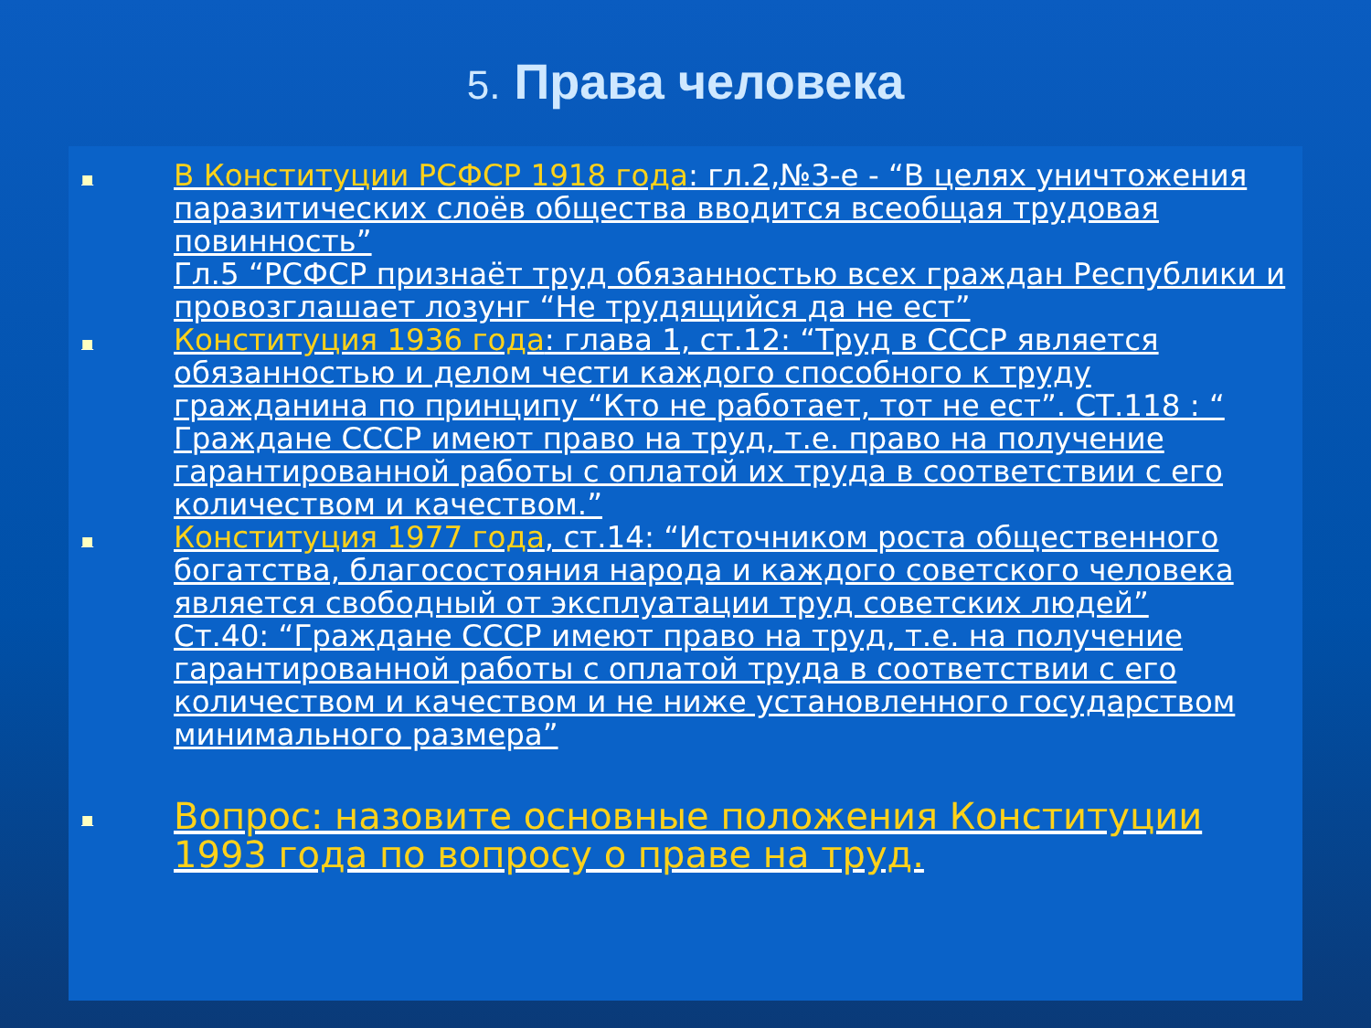5. Права человека
■
В Конституции РСФСР 1918 года: гл.2,№3-е - “В целях уничтожения паразитических слоёв общества вводится всеобщая трудовая повинность”
Гл.5 “РСФСР признаёт труд обязанностью всех граждан Республики и провозглашает лозунг “Не трудящийся да не ест”
■
Конституция 1936 года: глава 1, ст.12: “Труд в СССР является обязанностью и делом чести каждого способного к труду гражданина по принципу “Кто не работает, тот не ест”. СТ.118 : “ Граждане СССР имеют право на труд, т.е. право на получение гарантированной работы с оплатой их труда в соответствии с его количеством и качеством.”
■
Конституция 1977 года, ст.14: “Источником роста общественного богатства, благосостояния народа и каждого советского человека является свободный от эксплуатации труд советских людей”
Ст.40: “Граждане СССР имеют право на труд, т.е. на получение гарантированной работы с оплатой труда в соответствии с его количеством и качеством и не ниже установленного государством минимального размера”
■
Вопрос: назовите основные положения Конституции 1993 года по вопросу о праве на труд.